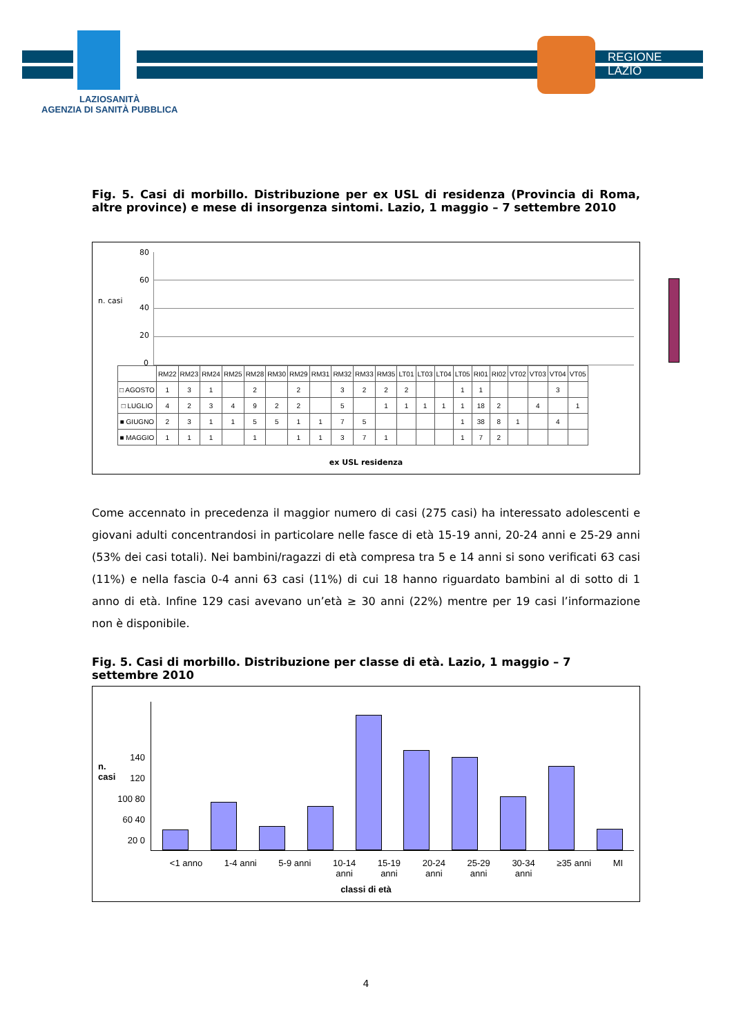REGIONE
LAZIO
LAZIOSANITÀ
AGENZIA DI SANITÀ PUBBLICA
Fig. 5. Casi di morbillo. Distribuzione per ex USL di residenza (Provincia di Roma, altre province) e mese di insorgenza sintomi. Lazio, 1 maggio – 7 settembre 2010
n. casi
80
60
40
20
0
| | RM22 | RM23 | RM24 | RM25 | RM28 | RM30 | RM29 | RM31 | RM32 | RM33 | RM35 | LT01 | LT03 | LT04 | LT05 | RI01 | RI02 | VT02 | VT03 | VT04 | VT05 |
| --- | --- | --- | --- | --- | --- | --- | --- | --- | --- | --- | --- | --- | --- | --- | --- | --- | --- | --- | --- | --- | --- |
| □ AGOSTO | 1 | 3 | 1 | | 2 | | 2 | | 3 | 2 | 2 | 2 | | | 1 | 1 | | | | 3 | |
| □ LUGLIO | 4 | 2 | 3 | 4 | 9 | 2 | 2 | | 5 | | 1 | 1 | 1 | 1 | 1 | 18 | 2 | | 4 | | 1 |
| ■ GIUGNO | 2 | 3 | 1 | 1 | 5 | 5 | 1 | 1 | 7 | 5 | | | | | 1 | 38 | 8 | 1 | | 4 | |
| ■ MAGGIO | 1 | 1 | 1 | | 1 | | 1 | 1 | 3 | 7 | 1 | | | | 1 | 7 | 2 | | | | |
ex USL residenza
Come accennato in precedenza il maggior numero di casi (275 casi) ha interessato adolescenti e giovani adulti concentrandosi in particolare nelle fasce di età 15-19 anni, 20-24 anni e 25-29 anni (53% dei casi totali). Nei bambini/ragazzi di età compresa tra 5 e 14 anni si sono verificati 63 casi (11%) e nella fascia 0-4 anni 63 casi (11%) di cui 18 hanno riguardato bambini al di sotto di 1 anno di età. Infine 129 casi avevano un’età ≥ 30 anni (22%) mentre per 19 casi l’informazione non è disponibile.
Fig. 5. Casi di morbillo. Distribuzione per classe di età. Lazio, 1 maggio – 7 settembre 2010
n. casi
140 120 100 80 60 40 20 0
<1 anno 1-4 anni 5-9 anni 10-14
anni 15-19
anni 20-24
anni 25-29
anni 30-34
anni ≥35 anni MI
classi di età
4